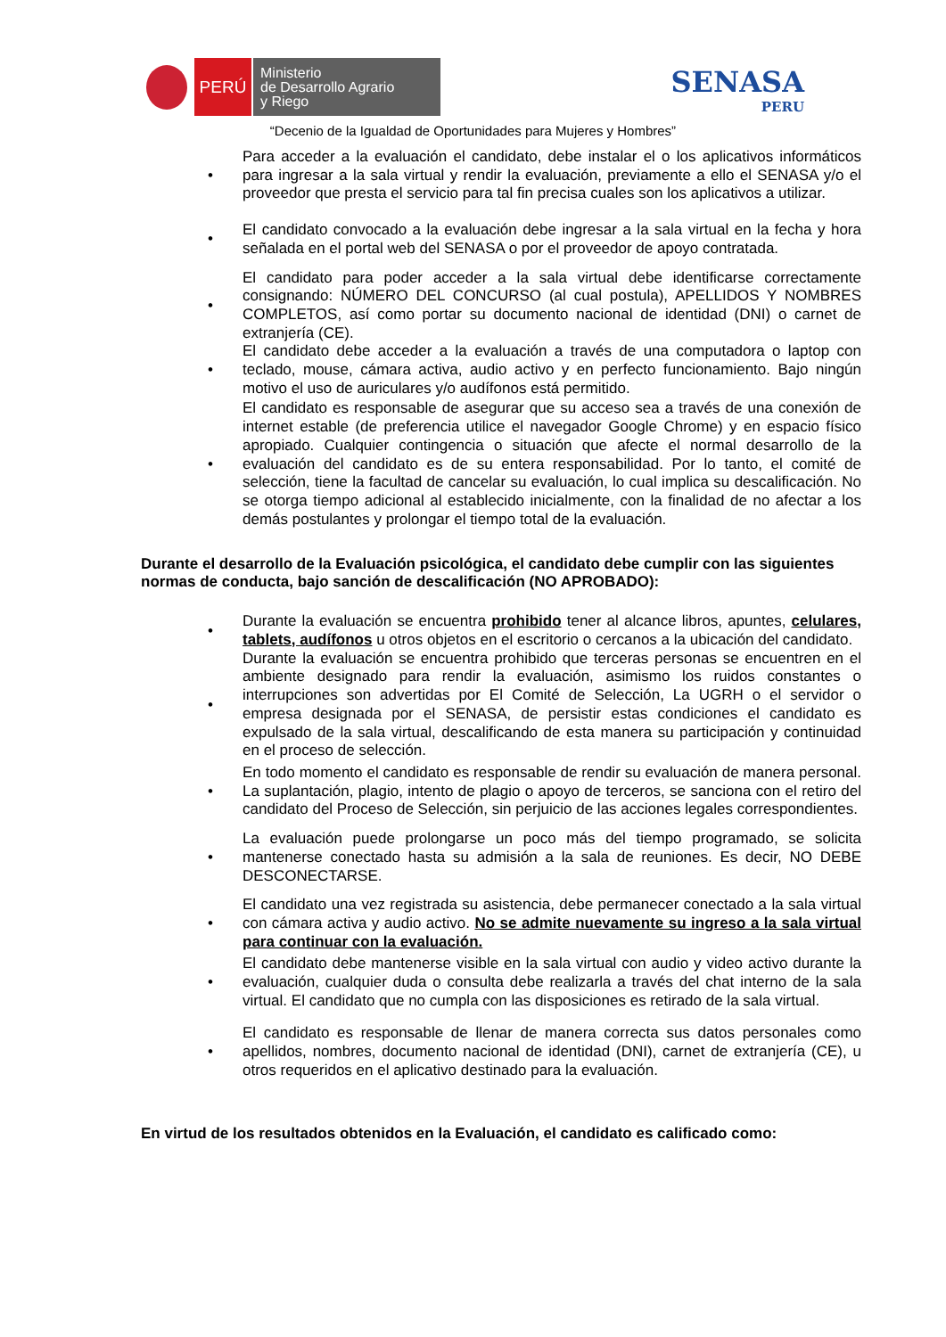PERÚ
Ministerio
de Desarrollo Agrario
y Riego
SENASA
PERU
“Decenio de la Igualdad de Oportunidades para Mujeres y Hombres”
• Para acceder a la evaluación el candidato, debe instalar el o los aplicativos informáticos para ingresar a la sala virtual y rendir la evaluación, previamente a ello el SENASA y/o el proveedor que presta el servicio para tal fin precisa cuales son los aplicativos a utilizar.
• El candidato convocado a la evaluación debe ingresar a la sala virtual en la fecha y hora señalada en el portal web del SENASA o por el proveedor de apoyo contratada.
• El candidato para poder acceder a la sala virtual debe identificarse correctamente consignando: NÚMERO DEL CONCURSO (al cual postula), APELLIDOS Y NOMBRES COMPLETOS, así como portar su documento nacional de identidad (DNI) o carnet de extranjería (CE).
• El candidato debe acceder a la evaluación a través de una computadora o laptop con teclado, mouse, cámara activa, audio activo y en perfecto funcionamiento. Bajo ningún motivo el uso de auriculares y/o audífonos está permitido.
• El candidato es responsable de asegurar que su acceso sea a través de una conexión de internet estable (de preferencia utilice el navegador Google Chrome) y en espacio físico apropiado. Cualquier contingencia o situación que afecte el normal desarrollo de la evaluación del candidato es de su entera responsabilidad. Por lo tanto, el comité de selección, tiene la facultad de cancelar su evaluación, lo cual implica su descalificación. No se otorga tiempo adicional al establecido inicialmente, con la finalidad de no afectar a los demás postulantes y prolongar el tiempo total de la evaluación.
Durante el desarrollo de la Evaluación psicológica, el candidato debe cumplir con las siguientes normas de conducta, bajo sanción de descalificación (NO APROBADO):
• Durante la evaluación se encuentra prohibido tener al alcance libros, apuntes, celulares, tablets, audífonos u otros objetos en el escritorio o cercanos a la ubicación del candidato.
• Durante la evaluación se encuentra prohibido que terceras personas se encuentren en el ambiente designado para rendir la evaluación, asimismo los ruidos constantes o interrupciones son advertidas por El Comité de Selección, La UGRH o el servidor o empresa designada por el SENASA, de persistir estas condiciones el candidato es expulsado de la sala virtual, descalificando de esta manera su participación y continuidad en el proceso de selección.
• En todo momento el candidato es responsable de rendir su evaluación de manera personal. La suplantación, plagio, intento de plagio o apoyo de terceros, se sanciona con el retiro del candidato del Proceso de Selección, sin perjuicio de las acciones legales correspondientes.
• La evaluación puede prolongarse un poco más del tiempo programado, se solicita mantenerse conectado hasta su admisión a la sala de reuniones. Es decir, NO DEBE DESCONECTARSE.
• El candidato una vez registrada su asistencia, debe permanecer conectado a la sala virtual con cámara activa y audio activo. No se admite nuevamente su ingreso a la sala virtual para continuar con la evaluación.
• El candidato debe mantenerse visible en la sala virtual con audio y video activo durante la evaluación, cualquier duda o consulta debe realizarla a través del chat interno de la sala virtual. El candidato que no cumpla con las disposiciones es retirado de la sala virtual.
• El candidato es responsable de llenar de manera correcta sus datos personales como apellidos, nombres, documento nacional de identidad (DNI), carnet de extranjería (CE), u otros requeridos en el aplicativo destinado para la evaluación.
En virtud de los resultados obtenidos en la Evaluación, el candidato es calificado como: